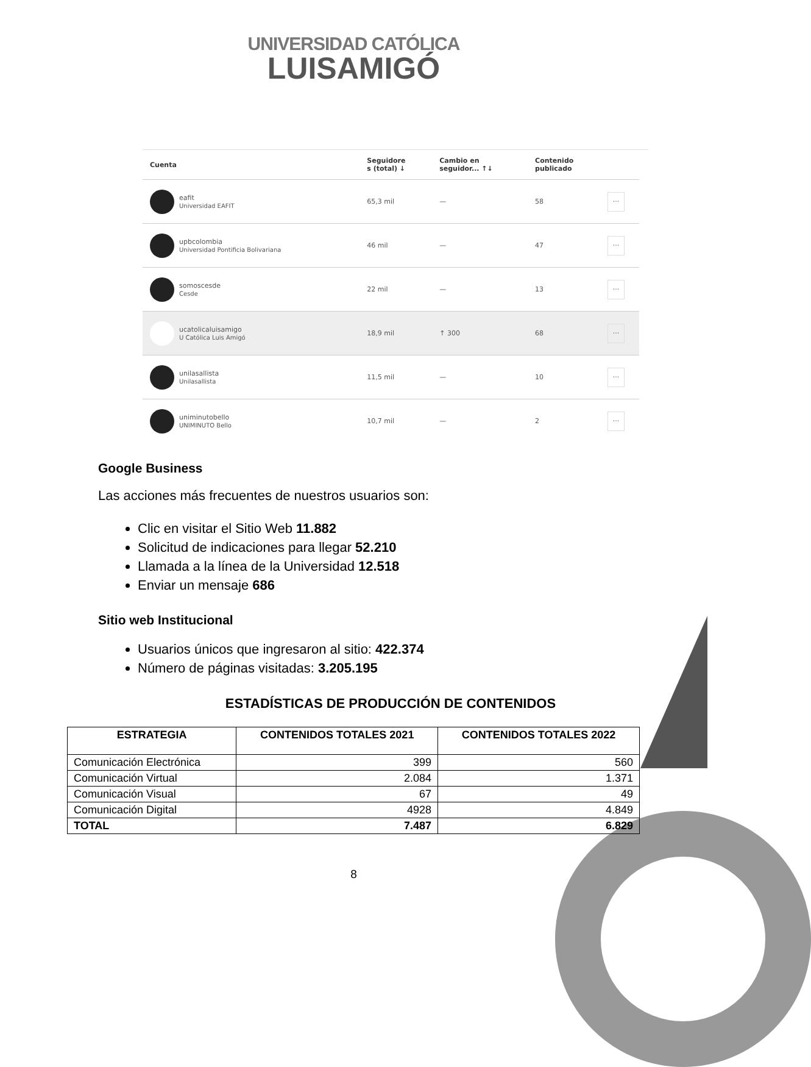UNIVERSIDAD CATÓLICA
LUISAMIGÓ
| Cuenta | Seguidore s (total) ↓ | Cambio en seguidor... ↑↓ | Contenido publicado | |
| --- | --- | --- | --- | --- |
| eafit Universidad EAFIT | 65,3 mil | — | 58 | ··· |
| upbcolombia Universidad Pontificia Bolivariana | 46 mil | — | 47 | ··· |
| somoscesde Cesde | 22 mil | — | 13 | ··· |
| ucatolicaluisamigo U Católica Luis Amigó | 18,9 mil | ↑ 300 | 68 | ··· |
| unilasallista Unilasallista | 11,5 mil | — | 10 | ··· |
| uniminutobello UNIMINUTO Bello | 10,7 mil | — | 2 | ··· |
Google Business
Las acciones más frecuentes de nuestros usuarios son:
Clic en visitar el Sitio Web 11.882
Solicitud de indicaciones para llegar 52.210
Llamada a la línea de la Universidad 12.518
Enviar un mensaje 686
Sitio web Institucional
Usuarios únicos que ingresaron al sitio: 422.374
Número de páginas visitadas: 3.205.195
ESTADÍSTICAS DE PRODUCCIÓN DE CONTENIDOS
| ESTRATEGIA | CONTENIDOS TOTALES 2021 | CONTENIDOS TOTALES 2022 |
| --- | --- | --- |
| Comunicación Electrónica | 399 | 560 |
| Comunicación Virtual | 2.084 | 1.371 |
| Comunicación Visual | 67 | 49 |
| Comunicación Digital | 4928 | 4.849 |
| TOTAL | 7.487 | 6.829 |
8